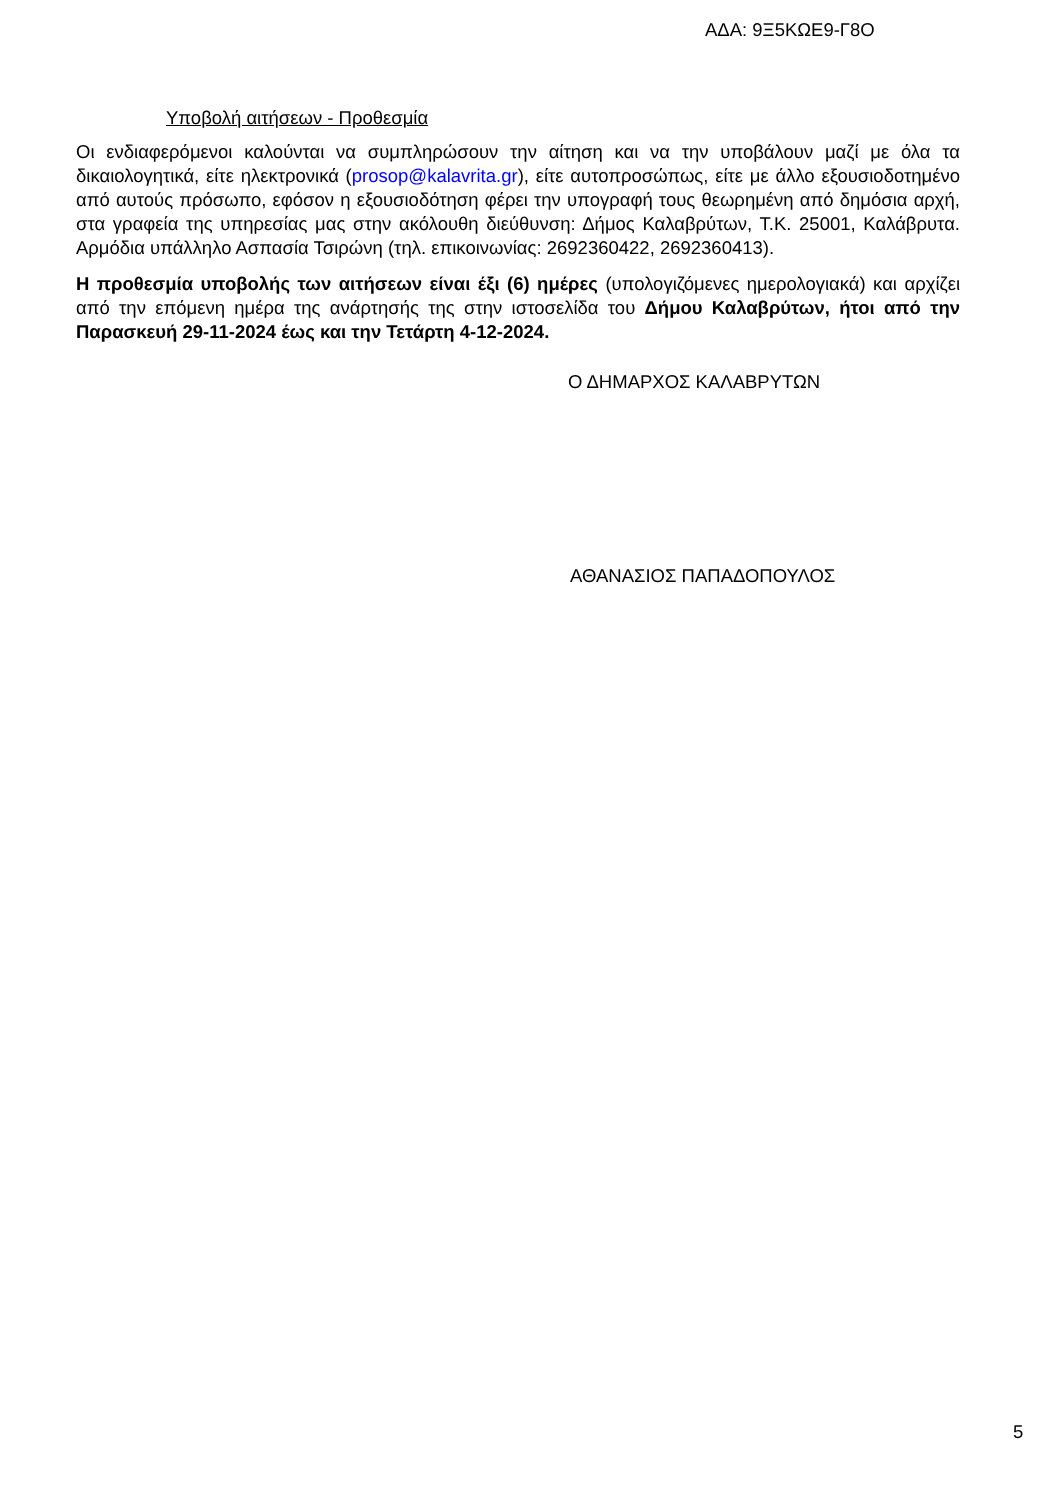ΑΔΑ: 9Ξ5ΚΩΕ9-Γ8Ο
Υποβολή αιτήσεων - Προθεσμία
Οι ενδιαφερόμενοι καλούνται να συμπληρώσουν την αίτηση και να την υποβάλουν μαζί με όλα τα δικαιολογητικά, είτε ηλεκτρονικά (prosop@kalavrita.gr), είτε αυτοπροσώπως, είτε με άλλο εξουσιοδοτημένο από αυτούς πρόσωπο, εφόσον η εξουσιοδότηση φέρει την υπογραφή τους θεωρημένη από δημόσια αρχή, στα γραφεία της υπηρεσίας μας στην ακόλουθη διεύθυνση: Δήμος Καλαβρύτων, Τ.Κ. 25001, Καλάβρυτα. Αρμόδια υπάλληλο Ασπασία Τσιρώνη (τηλ. επικοινωνίας: 2692360422, 2692360413).
Η προθεσμία υποβολής των αιτήσεων είναι έξι (6) ημέρες (υπολογιζόμενες ημερολογιακά) και αρχίζει από την επόμενη ημέρα της ανάρτησής της στην ιστοσελίδα του Δήμου Καλαβρύτων, ήτοι από την Παρασκευή 29-11-2024 έως και την Τετάρτη 4-12-2024.
Ο ΔΗΜΑΡΧΟΣ ΚΑΛΑΒΡΥΤΩΝ
ΑΘΑΝΑΣΙΟΣ ΠΑΠΑΔΟΠΟΥΛΟΣ
5